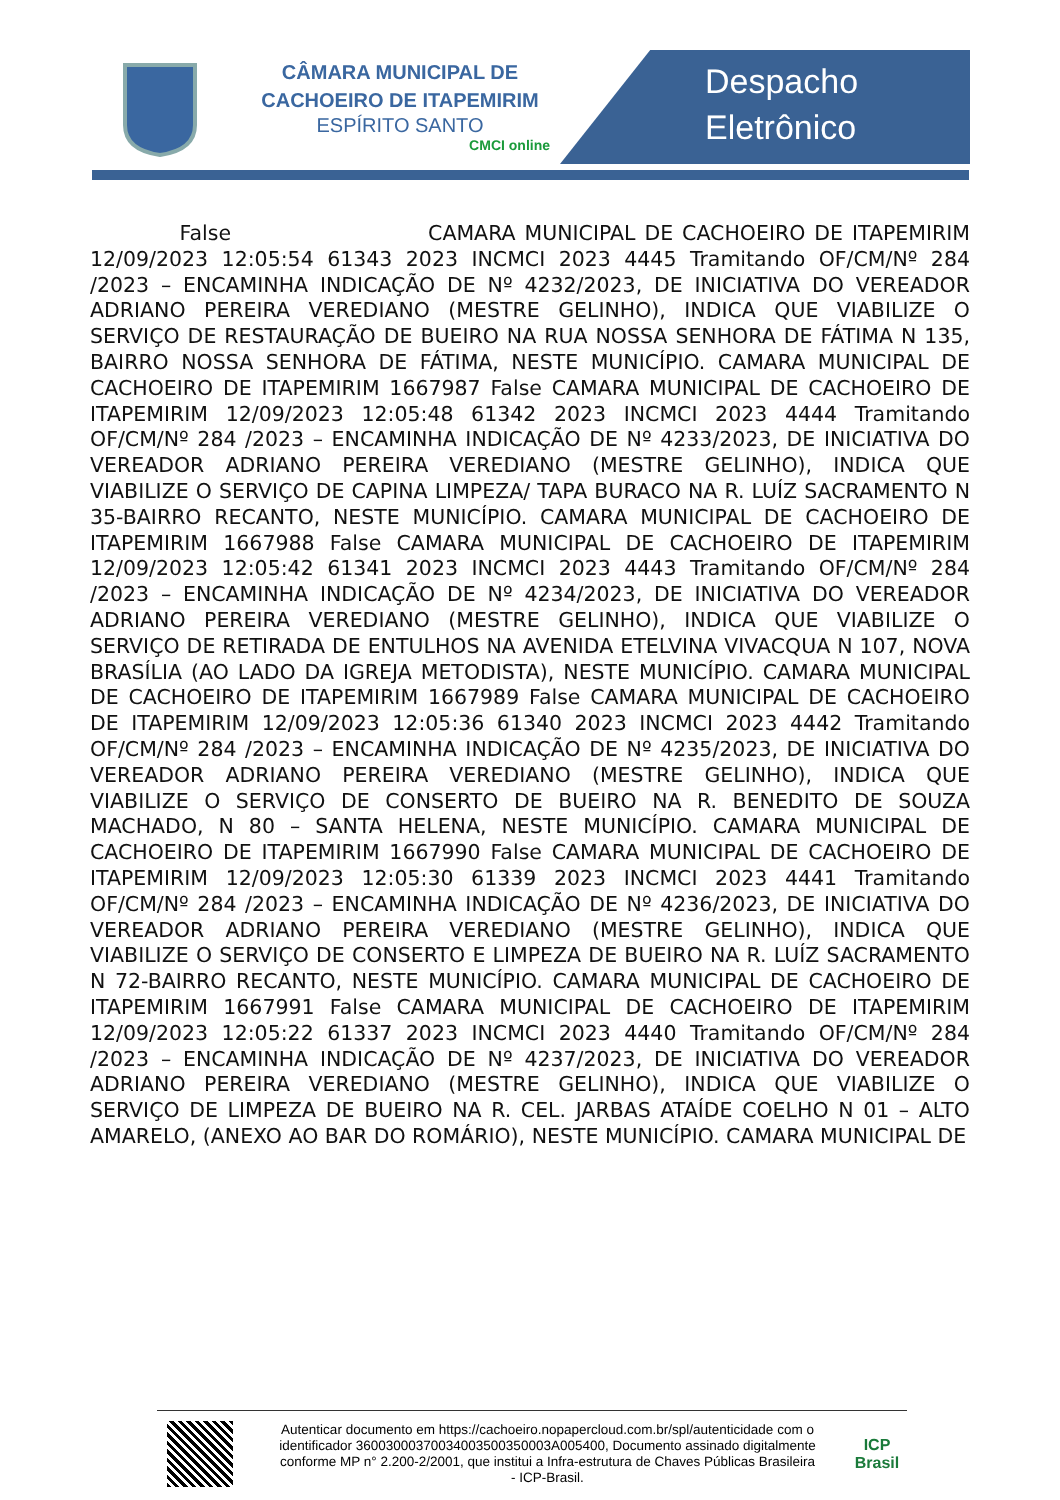CÂMARA MUNICIPAL DE
CACHOEIRO DE ITAPEMIRIM
ESPÍRITO SANTO
CMCI online
Despacho
Eletrônico
False CAMARA MUNICIPAL DE CACHOEIRO DE ITAPEMIRIM 12/09/2023 12:05:54 61343 2023 INCMCI 2023 4445 Tramitando OF/CM/Nº 284 /2023 – ENCAMINHA INDICAÇÃO DE Nº 4232/2023, DE INICIATIVA DO VEREADOR ADRIANO PEREIRA VEREDIANO (MESTRE GELINHO), INDICA QUE VIABILIZE O SERVIÇO DE RESTAURAÇÃO DE BUEIRO NA RUA NOSSA SENHORA DE FÁTIMA N 135, BAIRRO NOSSA SENHORA DE FÁTIMA, NESTE MUNICÍPIO. CAMARA MUNICIPAL DE CACHOEIRO DE ITAPEMIRIM 1667987 False CAMARA MUNICIPAL DE CACHOEIRO DE ITAPEMIRIM 12/09/2023 12:05:48 61342 2023 INCMCI 2023 4444 Tramitando OF/CM/Nº 284 /2023 – ENCAMINHA INDICAÇÃO DE Nº 4233/2023, DE INICIATIVA DO VEREADOR ADRIANO PEREIRA VEREDIANO (MESTRE GELINHO), INDICA QUE VIABILIZE O SERVIÇO DE CAPINA LIMPEZA/ TAPA BURACO NA R. LUÍZ SACRAMENTO N 35-BAIRRO RECANTO, NESTE MUNICÍPIO. CAMARA MUNICIPAL DE CACHOEIRO DE ITAPEMIRIM 1667988 False CAMARA MUNICIPAL DE CACHOEIRO DE ITAPEMIRIM 12/09/2023 12:05:42 61341 2023 INCMCI 2023 4443 Tramitando OF/CM/Nº 284 /2023 – ENCAMINHA INDICAÇÃO DE Nº 4234/2023, DE INICIATIVA DO VEREADOR ADRIANO PEREIRA VEREDIANO (MESTRE GELINHO), INDICA QUE VIABILIZE O SERVIÇO DE RETIRADA DE ENTULHOS NA AVENIDA ETELVINA VIVACQUA N 107, NOVA BRASÍLIA (AO LADO DA IGREJA METODISTA), NESTE MUNICÍPIO. CAMARA MUNICIPAL DE CACHOEIRO DE ITAPEMIRIM 1667989 False CAMARA MUNICIPAL DE CACHOEIRO DE ITAPEMIRIM 12/09/2023 12:05:36 61340 2023 INCMCI 2023 4442 Tramitando OF/CM/Nº 284 /2023 – ENCAMINHA INDICAÇÃO DE Nº 4235/2023, DE INICIATIVA DO VEREADOR ADRIANO PEREIRA VEREDIANO (MESTRE GELINHO), INDICA QUE VIABILIZE O SERVIÇO DE CONSERTO DE BUEIRO NA R. BENEDITO DE SOUZA MACHADO, N 80 – SANTA HELENA, NESTE MUNICÍPIO. CAMARA MUNICIPAL DE CACHOEIRO DE ITAPEMIRIM 1667990 False CAMARA MUNICIPAL DE CACHOEIRO DE ITAPEMIRIM 12/09/2023 12:05:30 61339 2023 INCMCI 2023 4441 Tramitando OF/CM/Nº 284 /2023 – ENCAMINHA INDICAÇÃO DE Nº 4236/2023, DE INICIATIVA DO VEREADOR ADRIANO PEREIRA VEREDIANO (MESTRE GELINHO), INDICA QUE VIABILIZE O SERVIÇO DE CONSERTO E LIMPEZA DE BUEIRO NA R. LUÍZ SACRAMENTO N 72-BAIRRO RECANTO, NESTE MUNICÍPIO. CAMARA MUNICIPAL DE CACHOEIRO DE ITAPEMIRIM 1667991 False CAMARA MUNICIPAL DE CACHOEIRO DE ITAPEMIRIM 12/09/2023 12:05:22 61337 2023 INCMCI 2023 4440 Tramitando OF/CM/Nº 284 /2023 – ENCAMINHA INDICAÇÃO DE Nº 4237/2023, DE INICIATIVA DO VEREADOR ADRIANO PEREIRA VEREDIANO (MESTRE GELINHO), INDICA QUE VIABILIZE O SERVIÇO DE LIMPEZA DE BUEIRO NA R. CEL. JARBAS ATAÍDE COELHO N 01 – ALTO AMARELO, (ANEXO AO BAR DO ROMÁRIO), NESTE MUNICÍPIO. CAMARA MUNICIPAL DE
Autenticar documento em https://cachoeiro.nopapercloud.com.br/spl/autenticidade com o identificador 36003000370034003500350003A005400, Documento assinado digitalmente conforme MP n° 2.200-2/2001, que institui a Infra-estrutura de Chaves Públicas Brasileira - ICP-Brasil.
ICP
Brasil